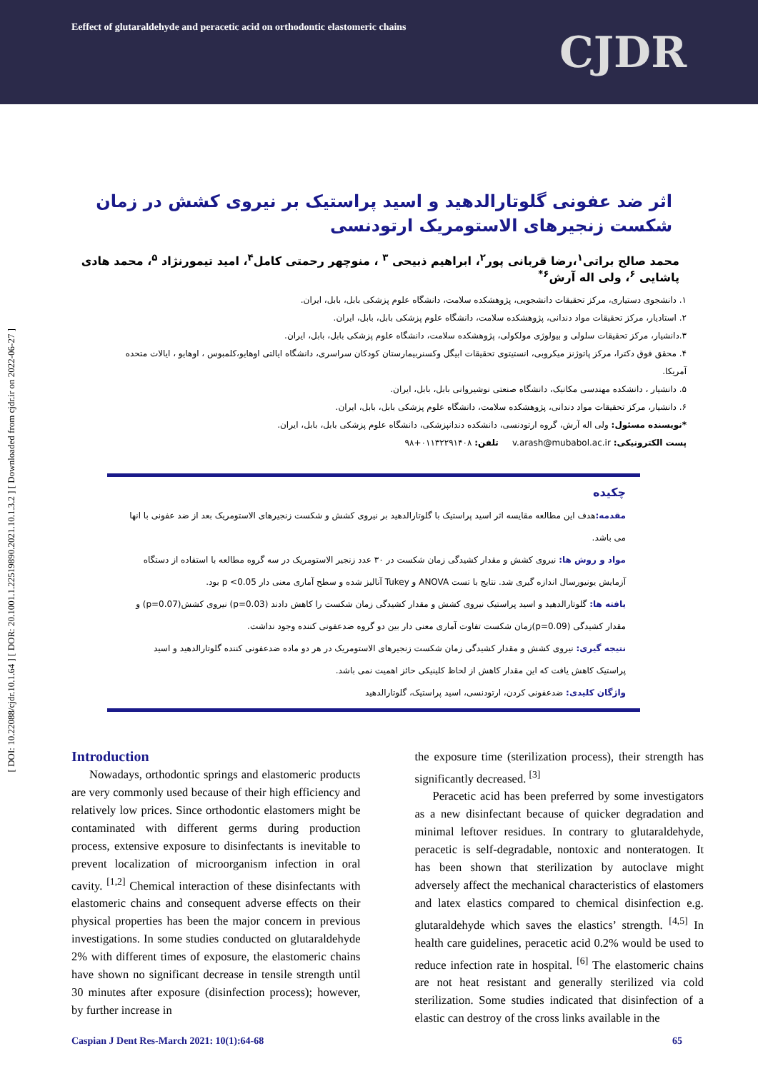Eeffect of glutaraldehyde and peracetic acid on orthodontic elastomeric chains
CJDR
[ DOI: 10.22088/cjdr.10.1.64 ] [ DOR: 20.1001.1.22519890.2021.10.1.3.2 ] [ Downloaded from cjdr.ir on 2022-06-27 ]
اثر ضد عفونی گلوتارالدهید و اسید پراستیک بر نیروی کشش در زمان شکست زنجیرهای الاستومریک ارتودنسی
محمد صالح براتی<sup>۱</sup>،رضا قربانی پور<sup>۲</sup>، ابراهیم ذبیحی <sup>۳</sup> ، منوچهر رحمتی کامل<sup>۴</sup>، امید تیمورنژاد <sup>۵</sup>، محمد هادی پاشایی <sup>۶</sup>، ولی اله آرش<sup>۶*</sup>
۱. دانشجوی دستیاری، مرکز تحقیقات دانشجویی، پژوهشکده سلامت، دانشگاه علوم پزشکی بابل، بابل، ایران.
۲. استادیار، مرکز تحقیقات مواد دندانی، پژوهشکده سلامت، دانشگاه علوم پزشکی بابل، بابل، ایران.
۳.دانشیار، مرکز تحقیقات سلولی و بیولوژی مولکولی، پژوهشکده سلامت، دانشگاه علوم پزشکی بابل، بابل، ایران.
۴. محقق فوق دکترا، مرکز پاتوژنز میکروبی، انستیتوی تحقیقات ابیگل وکسنربیمارستان کودکان سراسری، دانشگاه ایالتی اوهایو،کلمبوس ، اوهایو ، ایالات متحده آمریکا.
۵. دانشیار ، دانشکده مهندسی مکانیک، دانشگاه صنعتی نوشیروانی بابل، بابل، ایران.
۶. دانشیار، مرکز تحقیقات مواد دندانی، پژوهشکده سلامت، دانشگاه علوم پزشکی بابل، بابل، ایران.
*نویسنده مسئول: ولی اله آرش، گروه ارتودنسی، دانشکده دندانپزشکی، دانشگاه علوم پزشکی بابل، بابل، ایران.
پست الکترونیکی: v.arash@mubabol.ac.ir تلفن: ۰۱۱۳۲۲۹۱۴۰۸+۹۸
چکیده
مقدمه: هدف این مطالعه مقایسه اثر اسید پراستیک با گلوتارالدهید بر نیروی کشش و شکست زنجیرهای الاستومریک بعد از ضد عفونی با انها می باشد.
مواد و روش ها: نیروی کشش و مقدار کشیدگی زمان شکست در ۳۰ عدد زنجیر الاستومریک در سه گروه مطالعه با استفاده از دستگاه آزمایش یونیورسال اندازه گیری شد. نتایج با تست ANOVA و Tukey آنالیز شده و سطح آماری معنی دار p <0.05 بود.
یافته ها: گلوتارالدهید و اسید پراستیک نیروی کشش و مقدار کشیدگی زمان شکست را کاهش دادند (p=0.03) نیروی کشش(p=0.07) و مقدار کشیدگی (p=0.09)زمان شکست تفاوت آماری معنی دار بین دو گروه ضدعفونی کننده وجود نداشت.
نتیجه گیری: نیروی کشش و مقدار کشیدگی زمان شکست زنجیرهای الاستومریک در هر دو ماده ضدعفونی کننده گلوتارالدهید و اسید پراستیک کاهش یافت که این مقدار کاهش از لحاظ کلینیکی حائز اهمیت نمی باشد.
واژگان کلیدی: ضدعفونی کردن، ارتودنسی، اسید پراستیک، گلوتارالدهید
Introduction
Nowadays, orthodontic springs and elastomeric products are very commonly used because of their high efficiency and relatively low prices. Since orthodontic elastomers might be contaminated with different germs during production process, extensive exposure to disinfectants is inevitable to prevent localization of microorganism infection in oral cavity. <sup>[1,2]</sup> Chemical interaction of these disinfectants with elastomeric chains and consequent adverse effects on their physical properties has been the major concern in previous investigations. In some studies conducted on glutaraldehyde 2% with different times of exposure, the elastomeric chains have shown no significant decrease in tensile strength until 30 minutes after exposure (disinfection process); however, by further increase in
the exposure time (sterilization process), their strength has significantly decreased. <sup>[3]</sup>
Peracetic acid has been preferred by some investigators as a new disinfectant because of quicker degradation and minimal leftover residues. In contrary to glutaraldehyde, peracetic is self-degradable, nontoxic and nonteratogen. It has been shown that sterilization by autoclave might adversely affect the mechanical characteristics of elastomers and latex elastics compared to chemical disinfection e.g. glutaraldehyde which saves the elastics’ strength. <sup>[4,5]</sup> In health care guidelines, peracetic acid 0.2% would be used to reduce infection rate in hospital. <sup>[6]</sup> The elastomeric chains are not heat resistant and generally sterilized via cold sterilization. Some studies indicated that disinfection of a elastic can destroy of the cross links available in the
Caspian J Dent Res-March 2021: 10(1):64-68 65